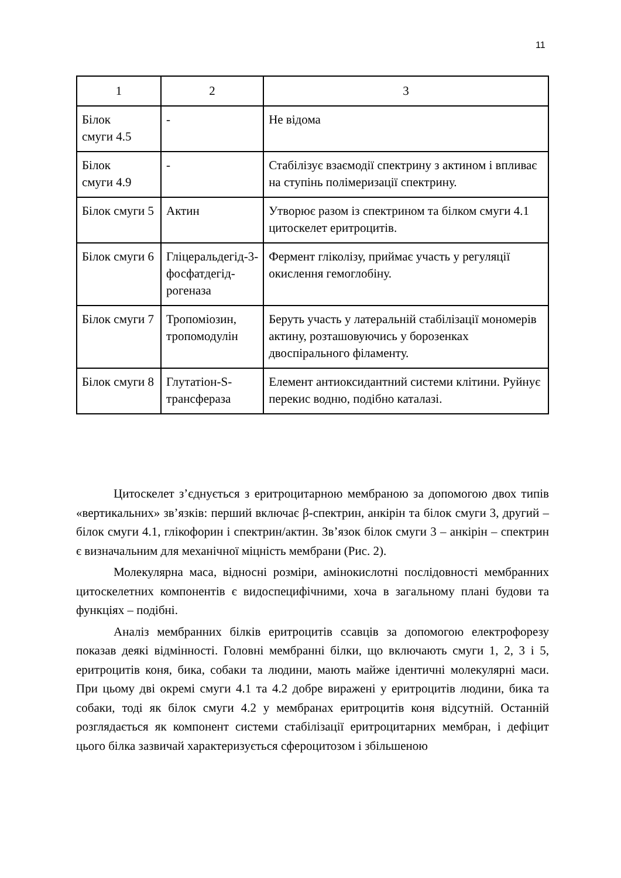11
| 1 | 2 | 3 |
| Білок смуги 4.5 | - | Не відома |
| Білок смуги 4.9 | - | Стабілізує взаємодії спектрину з актином і впливає на ступінь полімеризації спектрину. |
| Білок смуги 5 | Актин | Утворює разом із спектрином та білком смуги 4.1 цитоскелет еритроцитів. |
| Білок смуги 6 | Гліцеральдегід-3-фосфатдегід-рогеназа | Фермент гліколізу, приймає участь у регуляції окислення гемоглобіну. |
| Білок смуги 7 | Тропоміозин, тропомодулін | Беруть участь у латеральній стабілізації мономерів актину, розташовуючись у борозенках двоспірального філаменту. |
| Білок смуги 8 | Глутатіон-S-трансфераза | Елемент антиоксидантний системи клітини. Руйнує перекис водню, подібно каталазі. |
Цитоскелет з’єднується з еритроцитарною мембраною за допомогою двох типів «вертикальних» зв’язків: перший включає β-спектрин, анкірін та білок смуги 3, другий – білок смуги 4.1, глікофорин і спектрин/актин. Зв’язок білок смуги 3 – анкірін – спектрин є визначальним для механічної міцність мембрани (Рис. 2).
Молекулярна маса, відносні розміри, амінокислотні послідовності мембранних цитоскелетних компонентів є видоспецифічними, хоча в загальному плані будови та функціях – подібні.
Аналіз мембранних білків еритроцитів ссавців за допомогою електрофорезу показав деякі відмінності. Головні мембранні білки, що включають смуги 1, 2, 3 і 5, еритроцитів коня, бика, собаки та людини, мають майже ідентичні молекулярні маси. При цьому дві окремі смуги 4.1 та 4.2 добре виражені у еритроцитів людини, бика та собаки, тоді як білок смуги 4.2 у мембранах еритроцитів коня відсутній. Останній розглядається як компонент системи стабілізації еритроцитарних мембран, і дефіцит цього білка зазвичай характеризується сфероцитозом і збільшеною